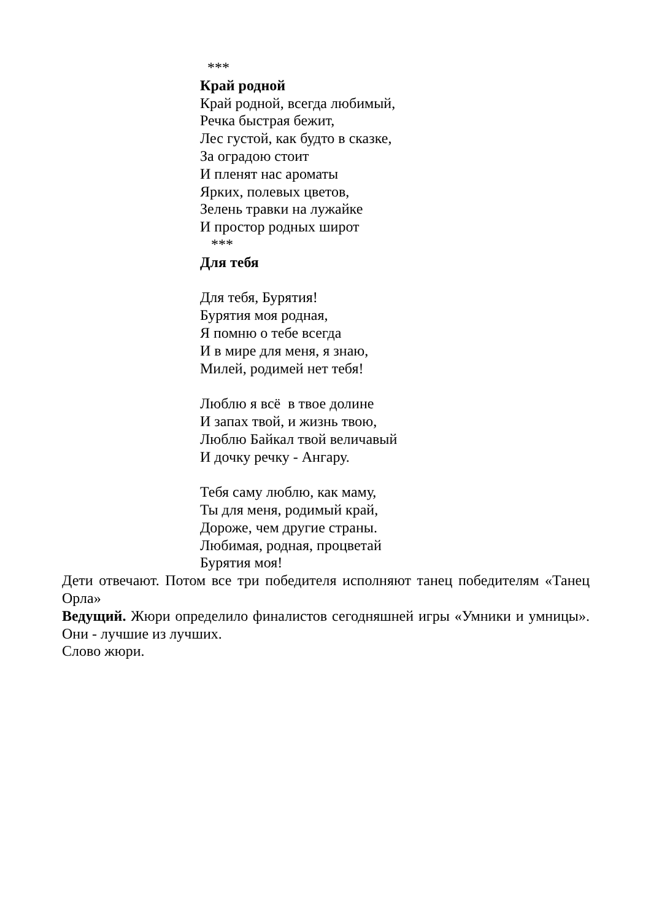***
Край родной
Край родной, всегда любимый,
Речка быстрая бежит,
Лес густой, как будто в сказке,
За оградою стоит
И пленят нас ароматы
Ярких, полевых цветов,
Зелень травки на лужайке
И простор родных широт
***
Для тебя
Для тебя, Бурятия!
Бурятия моя родная,
Я помню о тебе всегда
И в мире для меня, я знаю,
Милей, родимей нет тебя!
Люблю я всё в твое долине
И запах твой, и жизнь твою,
Люблю Байкал твой величавый
И дочку речку - Ангару.
Тебя саму люблю, как маму,
Ты для меня, родимый край,
Дороже, чем другие страны.
Любимая, родная, процветай
Бурятия моя!
Дети отвечают. Потом все три победителя исполняют танец победителям «Танец Орла»
Ведущий. Жюри определило финалистов сегодняшней игры «Умники и умницы». Они - лучшие из лучших.
Слово жюри.